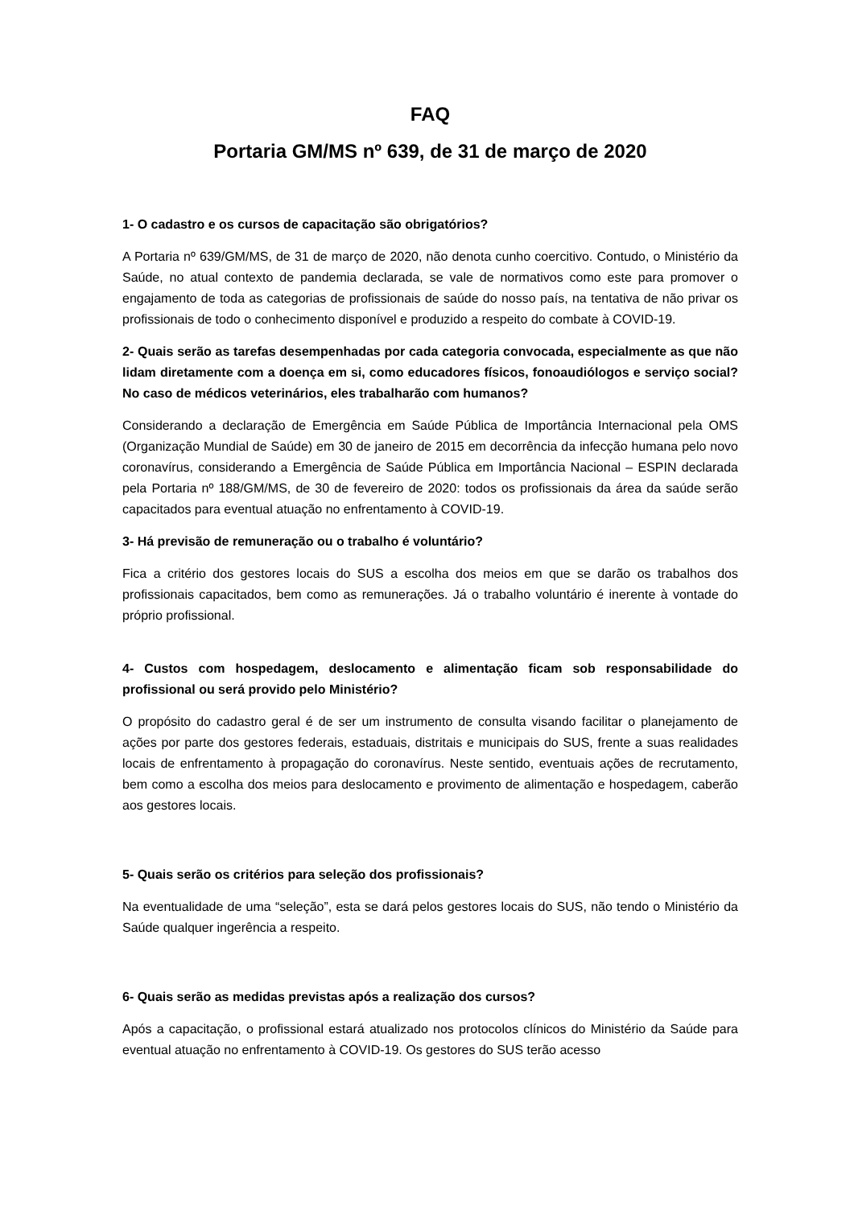FAQ
Portaria GM/MS nº 639, de 31 de março de 2020
1- O cadastro e os cursos de capacitação são obrigatórios?
A Portaria nº 639/GM/MS, de 31 de março de 2020, não denota cunho coercitivo. Contudo, o Ministério da Saúde, no atual contexto de pandemia declarada, se vale de normativos como este para promover o engajamento de toda as categorias de profissionais de saúde do nosso país, na tentativa de não privar os profissionais de todo o conhecimento disponível e produzido a respeito do combate à COVID-19.
2- Quais serão as tarefas desempenhadas por cada categoria convocada, especialmente as que não lidam diretamente com a doença em si, como educadores físicos, fonoaudiólogos e serviço social? No caso de médicos veterinários, eles trabalharão com humanos?
Considerando a declaração de Emergência em Saúde Pública de Importância Internacional pela OMS (Organização Mundial de Saúde) em 30 de janeiro de 2015 em decorrência da infecção humana pelo novo coronavírus, considerando a Emergência de Saúde Pública em Importância Nacional – ESPIN declarada pela Portaria nº 188/GM/MS, de 30 de fevereiro de 2020: todos os profissionais da área da saúde serão capacitados para eventual atuação no enfrentamento à COVID-19.
3- Há previsão de remuneração ou o trabalho é voluntário?
Fica a critério dos gestores locais do SUS a escolha dos meios em que se darão os trabalhos dos profissionais capacitados, bem como as remunerações. Já o trabalho voluntário é inerente à vontade do próprio profissional.
4- Custos com hospedagem, deslocamento e alimentação ficam sob responsabilidade do profissional ou será provido pelo Ministério?
O propósito do cadastro geral é de ser um instrumento de consulta visando facilitar o planejamento de ações por parte dos gestores federais, estaduais, distritais e municipais do SUS, frente a suas realidades locais de enfrentamento à propagação do coronavírus. Neste sentido, eventuais ações de recrutamento, bem como a escolha dos meios para deslocamento e provimento de alimentação e hospedagem, caberão aos gestores locais.
5- Quais serão os critérios para seleção dos profissionais?
Na eventualidade de uma “seleção”, esta se dará pelos gestores locais do SUS, não tendo o Ministério da Saúde qualquer ingerência a respeito.
6- Quais serão as medidas previstas após a realização dos cursos?
Após a capacitação, o profissional estará atualizado nos protocolos clínicos do Ministério da Saúde para eventual atuação no enfrentamento à COVID-19. Os gestores do SUS terão acesso